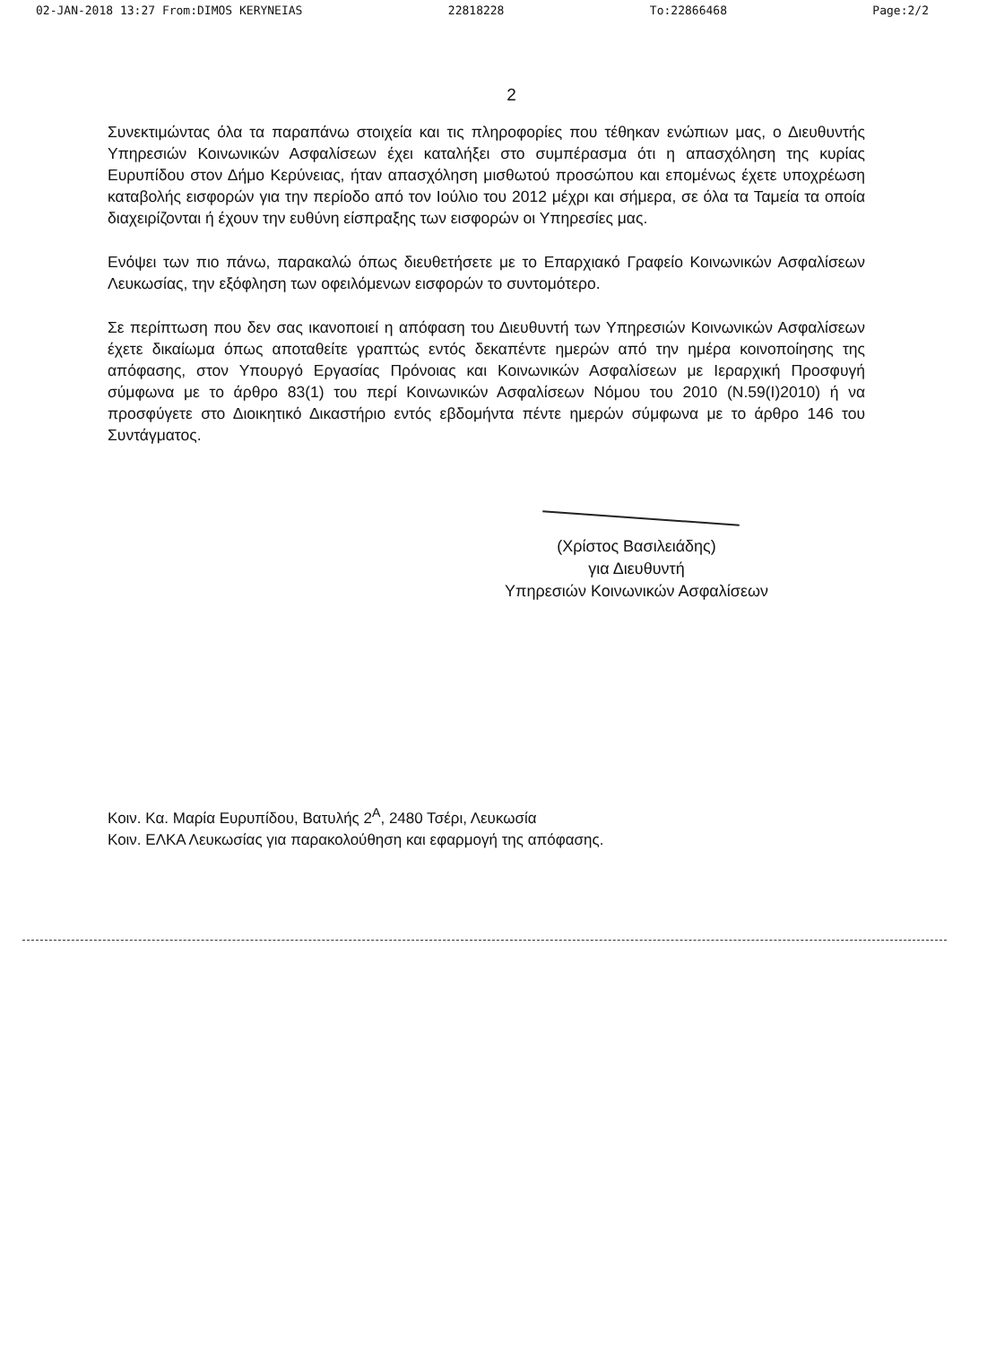02-JAN-2018 13:27 From:DIMOS KERYNEIAS 22818228 To:22866468 Page:2/2
2
Συνεκτιμώντας όλα τα παραπάνω στοιχεία και τις πληροφορίες που τέθηκαν ενώπιων μας, ο Διευθυντής Υπηρεσιών Κοινωνικών Ασφαλίσεων έχει καταλήξει στο συμπέρασμα ότι η απασχόληση της κυρίας Ευρυπίδου στον Δήμο Κερύνειας, ήταν απασχόληση μισθωτού προσώπου και επομένως έχετε υποχρέωση καταβολής εισφορών για την περίοδο από τον Ιούλιο του 2012 μέχρι και σήμερα, σε όλα τα Ταμεία τα οποία διαχειρίζονται ή έχουν την ευθύνη είσπραξης των εισφορών οι Υπηρεσίες μας.
Ενόψει των πιο πάνω, παρακαλώ όπως διευθετήσετε με το Επαρχιακό Γραφείο Κοινωνικών Ασφαλίσεων Λευκωσίας, την εξόφληση των οφειλόμενων εισφορών το συντομότερο.
Σε περίπτωση που δεν σας ικανοποιεί η απόφαση του Διευθυντή των Υπηρεσιών Κοινωνικών Ασφαλίσεων έχετε δικαίωμα όπως αποταθείτε γραπτώς εντός δεκαπέντε ημερών από την ημέρα κοινοποίησης της απόφασης, στον Υπουργό Εργασίας Πρόνοιας και Κοινωνικών Ασφαλίσεων με Ιεραρχική Προσφυγή σύμφωνα με το άρθρο 83(1) του περί Κοινωνικών Ασφαλίσεων Νόμου του 2010 (Ν.59(Ι)2010) ή να προσφύγετε στο Διοικητικό Δικαστήριο εντός εβδομήντα πέντε ημερών σύμφωνα με το άρθρο 146 του Συντάγματος.
(Χρίστος Βασιλειάδης)
για Διευθυντή
Υπηρεσιών Κοινωνικών Ασφαλίσεων
Κοιν. Κα. Μαρία Ευρυπίδου, Βατυλής 2<sup>Α</sup>, 2480 Τσέρι, Λευκωσία
Κοιν. ΕΛΚΑ Λευκωσίας για παρακολούθηση και εφαρμογή της απόφασης.